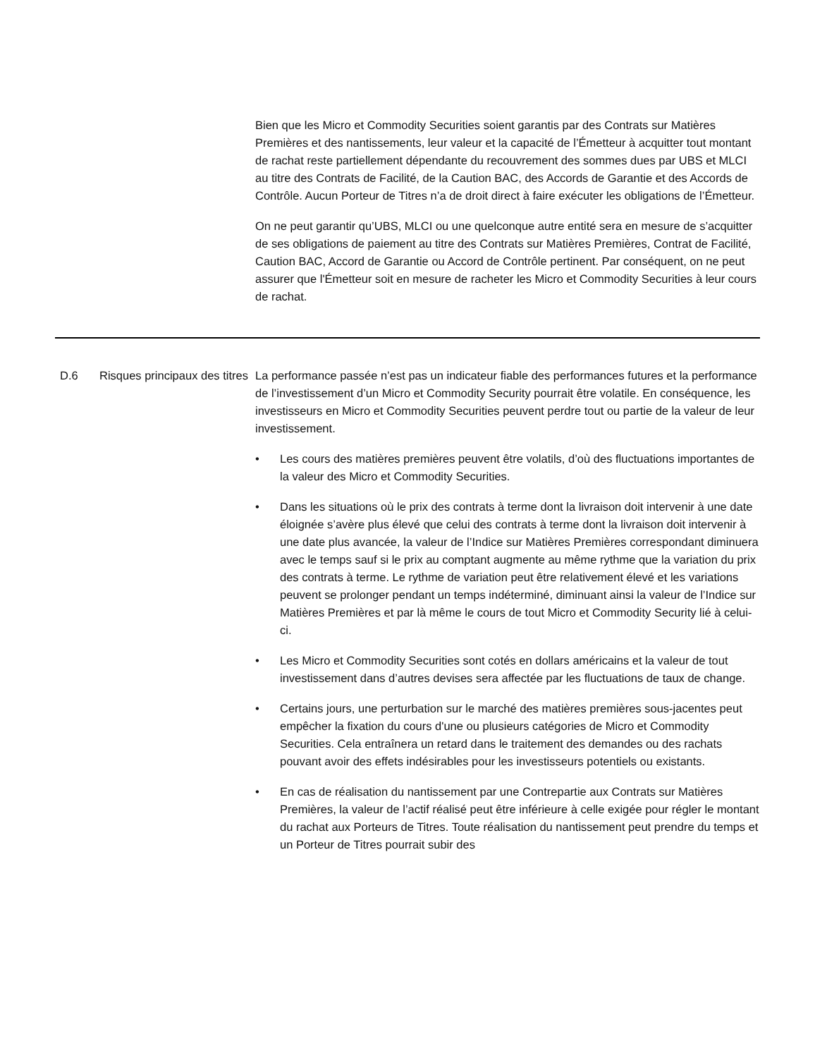Bien que les Micro et Commodity Securities soient garantis par des Contrats sur Matières Premières et des nantissements, leur valeur et la capacité de l’Émetteur à acquitter tout montant de rachat reste partiellement dépendante du recouvrement des sommes dues par UBS et MLCI au titre des Contrats de Facilité, de la Caution BAC, des Accords de Garantie et des Accords de Contrôle. Aucun Porteur de Titres n’a de droit direct à faire exécuter les obligations de l’Émetteur.
On ne peut garantir qu’UBS, MLCI ou une quelconque autre entité sera en mesure de s’acquitter de ses obligations de paiement au titre des Contrats sur Matières Premières, Contrat de Facilité, Caution BAC, Accord de Garantie ou Accord de Contrôle pertinent. Par conséquent, on ne peut assurer que l'Émetteur soit en mesure de racheter les Micro et Commodity Securities à leur cours de rachat.
D.6 Risques principaux des titres
La performance passée n’est pas un indicateur fiable des performances futures et la performance de l’investissement d’un Micro et Commodity Security pourrait être volatile. En conséquence, les investisseurs en Micro et Commodity Securities peuvent perdre tout ou partie de la valeur de leur investissement.
• Les cours des matières premières peuvent être volatils, d’où des fluctuations importantes de la valeur des Micro et Commodity Securities.
• Dans les situations où le prix des contrats à terme dont la livraison doit intervenir à une date éloignée s’avère plus élevé que celui des contrats à terme dont la livraison doit intervenir à une date plus avancée, la valeur de l’Indice sur Matières Premières correspondant diminuera avec le temps sauf si le prix au comptant augmente au même rythme que la variation du prix des contrats à terme. Le rythme de variation peut être relativement élevé et les variations peuvent se prolonger pendant un temps indéterminé, diminuant ainsi la valeur de l’Indice sur Matières Premières et par là même le cours de tout Micro et Commodity Security lié à celui-ci.
• Les Micro et Commodity Securities sont cotés en dollars américains et la valeur de tout investissement dans d’autres devises sera affectée par les fluctuations de taux de change.
• Certains jours, une perturbation sur le marché des matières premières sous-jacentes peut empêcher la fixation du cours d'une ou plusieurs catégories de Micro et Commodity Securities. Cela entraînera un retard dans le traitement des demandes ou des rachats pouvant avoir des effets indésirables pour les investisseurs potentiels ou existants.
• En cas de réalisation du nantissement par une Contrepartie aux Contrats sur Matières Premières, la valeur de l’actif réalisé peut être inférieure à celle exigée pour régler le montant du rachat aux Porteurs de Titres. Toute réalisation du nantissement peut prendre du temps et un Porteur de Titres pourrait subir des